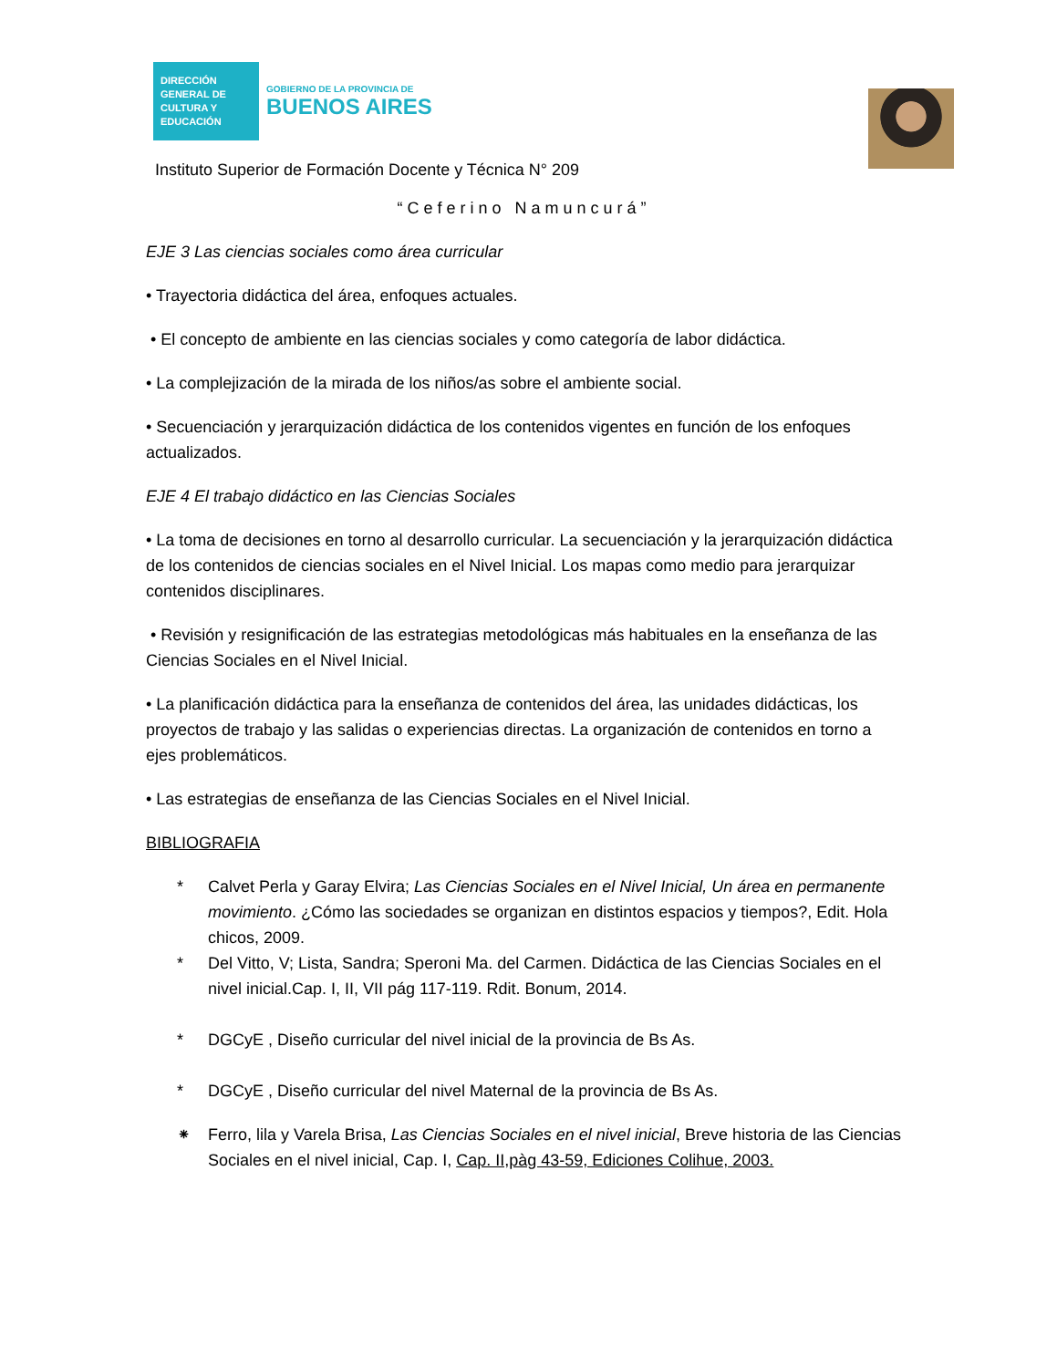DIRECCIÓN GENERAL DE CULTURA Y EDUCACIÓN
GOBIERNO DE LA PROVINCIA DE
BUENOS AIRES
Instituto Superior de Formación Docente y Técnica N° 209
“Ceferino Namuncurá”
EJE 3 Las ciencias sociales como área curricular
• Trayectoria didáctica del área, enfoques actuales.
• El concepto de ambiente en las ciencias sociales y como categoría de labor didáctica.
• La complejización de la mirada de los niños/as sobre el ambiente social.
• Secuenciación y jerarquización didáctica de los contenidos vigentes en función de los enfoques actualizados.
EJE 4 El trabajo didáctico en las Ciencias Sociales
• La toma de decisiones en torno al desarrollo curricular. La secuenciación y la jerarquización didáctica de los contenidos de ciencias sociales en el Nivel Inicial. Los mapas como medio para jerarquizar contenidos disciplinares.
• Revisión y resignificación de las estrategias metodológicas más habituales en la enseñanza de las Ciencias Sociales en el Nivel Inicial.
• La planificación didáctica para la enseñanza de contenidos del área, las unidades didácticas, los proyectos de trabajo y las salidas o experiencias directas. La organización de contenidos en torno a ejes problemáticos.
• Las estrategias de enseñanza de las Ciencias Sociales en el Nivel Inicial.
BIBLIOGRAFIA
* Calvet Perla y Garay Elvira; Las Ciencias Sociales en el Nivel Inicial, Un área en permanente movimiento. ¿Cómo las sociedades se organizan en distintos espacios y tiempos?, Edit. Hola chicos, 2009.
* Del Vitto, V; Lista, Sandra; Speroni Ma. del Carmen. Didáctica de las Ciencias Sociales en el nivel inicial.Cap. I, II, VII pág 117-119. Rdit. Bonum, 2014.
* DGCyE , Diseño curricular del nivel inicial de la provincia de Bs As.
* DGCyE , Diseño curricular del nivel Maternal de la provincia de Bs As.
⁕ Ferro, lila y Varela Brisa, Las Ciencias Sociales en el nivel inicial, Breve historia de las Ciencias Sociales en el nivel inicial, Cap. I, Cap. II,pàg 43-59, Ediciones Colihue, 2003.